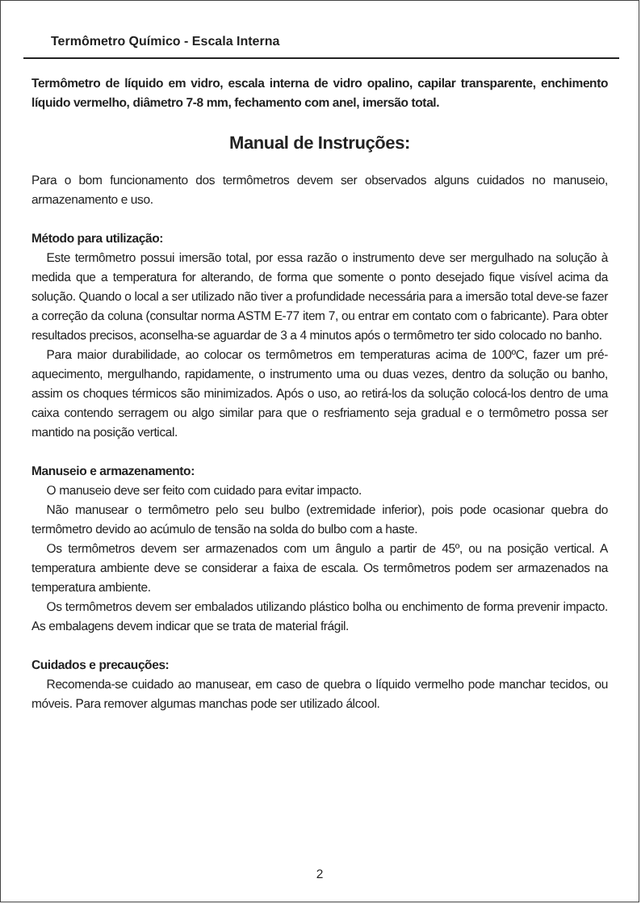Termômetro Químico - Escala Interna
Termômetro de líquido em vidro, escala interna de vidro opalino, capilar transparente, enchimento líquido vermelho, diâmetro 7-8 mm, fechamento com anel, imersão total.
Manual de Instruções:
Para o bom funcionamento dos termômetros devem ser observados alguns cuidados no manuseio, armazenamento e uso.
Método para utilização:
Este termômetro possui imersão total, por essa razão o instrumento deve ser mergulhado na solução à medida que a temperatura for alterando, de forma que somente o ponto desejado fique visível acima da solução. Quando o local a ser utilizado não tiver a profundidade necessária para a imersão total deve-se fazer a correção da coluna (consultar norma ASTM E-77 item 7, ou entrar em contato com o fabricante). Para obter resultados precisos, aconselha-se aguardar de 3 a 4 minutos após o termômetro ter sido colocado no banho.
Para maior durabilidade, ao colocar os termômetros em temperaturas acima de 100ºC, fazer um pré-aquecimento, mergulhando, rapidamente, o instrumento uma ou duas vezes, dentro da solução ou banho, assim os choques térmicos são minimizados. Após o uso, ao retirá-los da solução colocá-los dentro de uma caixa contendo serragem ou algo similar para que o resfriamento seja gradual e o termômetro possa ser mantido na posição vertical.
Manuseio e armazenamento:
O manuseio deve ser feito com cuidado para evitar impacto.
Não manusear o termômetro pelo seu bulbo (extremidade inferior), pois pode ocasionar quebra do termômetro devido ao acúmulo de tensão na solda do bulbo com a haste.
Os termômetros devem ser armazenados com um ângulo a partir de 45º, ou na posição vertical. A temperatura ambiente deve se considerar a faixa de escala. Os termômetros podem ser armazenados na temperatura ambiente.
Os termômetros devem ser embalados utilizando plástico bolha ou enchimento de forma prevenir impacto. As embalagens devem indicar que se trata de material frágil.
Cuidados e precauções:
Recomenda-se cuidado ao manusear, em caso de quebra o líquido vermelho pode manchar tecidos, ou móveis. Para remover algumas manchas pode ser utilizado álcool.
2